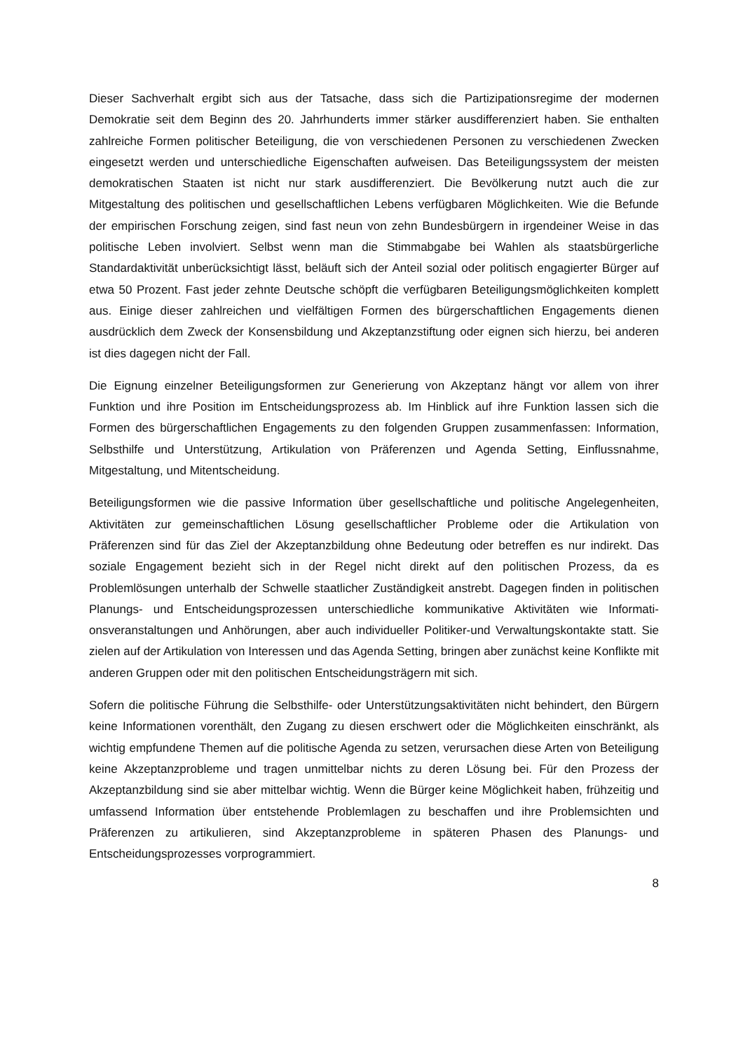Dieser Sachverhalt ergibt sich aus der Tatsache, dass sich die Partizipationsregime der modernen Demokratie seit dem Beginn des 20. Jahrhunderts immer stärker ausdifferenziert haben. Sie enthalten zahlreiche Formen politischer Beteiligung, die von verschiedenen Personen zu verschiedenen Zwecken eingesetzt werden und unterschiedliche Eigenschaften aufweisen. Das Beteiligungssystem der meisten demokratischen Staaten ist nicht nur stark ausdifferenziert. Die Bevölkerung nutzt auch die zur Mitgestaltung des politischen und gesellschaftlichen Lebens verfügbaren Möglichkeiten. Wie die Befunde der empirischen Forschung zeigen, sind fast neun von zehn Bundesbürgern in irgendeiner Weise in das politische Leben involviert. Selbst wenn man die Stimmabgabe bei Wahlen als staatsbürgerliche Standardaktivität unberücksichtigt lässt, beläuft sich der Anteil sozial oder politisch engagierter Bürger auf etwa 50 Prozent. Fast jeder zehnte Deutsche schöpft die verfügbaren Beteiligungsmöglichkeiten komplett aus. Einige dieser zahlreichen und vielfältigen Formen des bürgerschaftlichen Engagements dienen ausdrücklich dem Zweck der Konsensbildung und Akzeptanzstiftung oder eignen sich hierzu, bei anderen ist dies dagegen nicht der Fall.
Die Eignung einzelner Beteiligungsformen zur Generierung von Akzeptanz hängt vor allem von ihrer Funktion und ihre Position im Entscheidungsprozess ab. Im Hinblick auf ihre Funktion lassen sich die Formen des bürgerschaftlichen Engagements zu den folgenden Gruppen zusammenfassen: Information, Selbsthilfe und Unterstützung, Artikulation von Prä­ferenzen und Agenda Setting, Einflussnahme, Mitgestaltung, und Mitentscheidung.
Beteiligungsformen wie die passive Information über gesellschaftliche und politische Angelegenheiten, Aktivitäten zur gemeinschaftlichen Lösung gesellschaftlicher Probleme oder die Artikulation von Präferenzen sind für das Ziel der Akzeptanzbildung ohne Bedeutung oder betreffen es nur indirekt. Das soziale Engagement bezieht sich in der Regel nicht direkt auf den politischen Prozess, da es Problemlösungen unterhalb der Schwelle staatlicher Zuständigkeit anstrebt. Dagegen finden in politischen Planungs- und Entscheidungsprozessen unterschiedliche kommunikative Aktivitäten wie Informati­onsveranstaltungen und Anhörungen, aber auch individueller Politiker-und Verwaltungskontakte statt. Sie zielen auf der Artikulation von Interessen und das Agenda Setting, bringen aber zunächst keine Konflikte mit anderen Gruppen oder mit den politischen Entscheidungsträgern mit sich.
Sofern die politische Führung die Selbsthilfe- oder Unterstützungsaktivitäten nicht behindert, den Bürgern keine Informationen vorenthält, den Zugang zu diesen erschwert oder die Möglichkeiten einschränkt, als wichtig empfundene Themen auf die politische Agenda zu setzen, verursachen diese Arten von Beteiligung keine Akzeptanzprobleme und tragen unmittelbar nichts zu deren Lösung bei. Für den Prozess der Akzeptanzbildung sind sie aber mittelbar wichtig. Wenn die Bürger keine Möglichkeit haben, frühzeitig und umfassend Information über entstehende Problemlagen zu beschaffen und ihre Problemsichten und Präferenzen zu artikulieren, sind Akzeptanzprobleme in späteren Phasen des Planungs- und Entscheidungsprozesses vorprogrammiert.
8